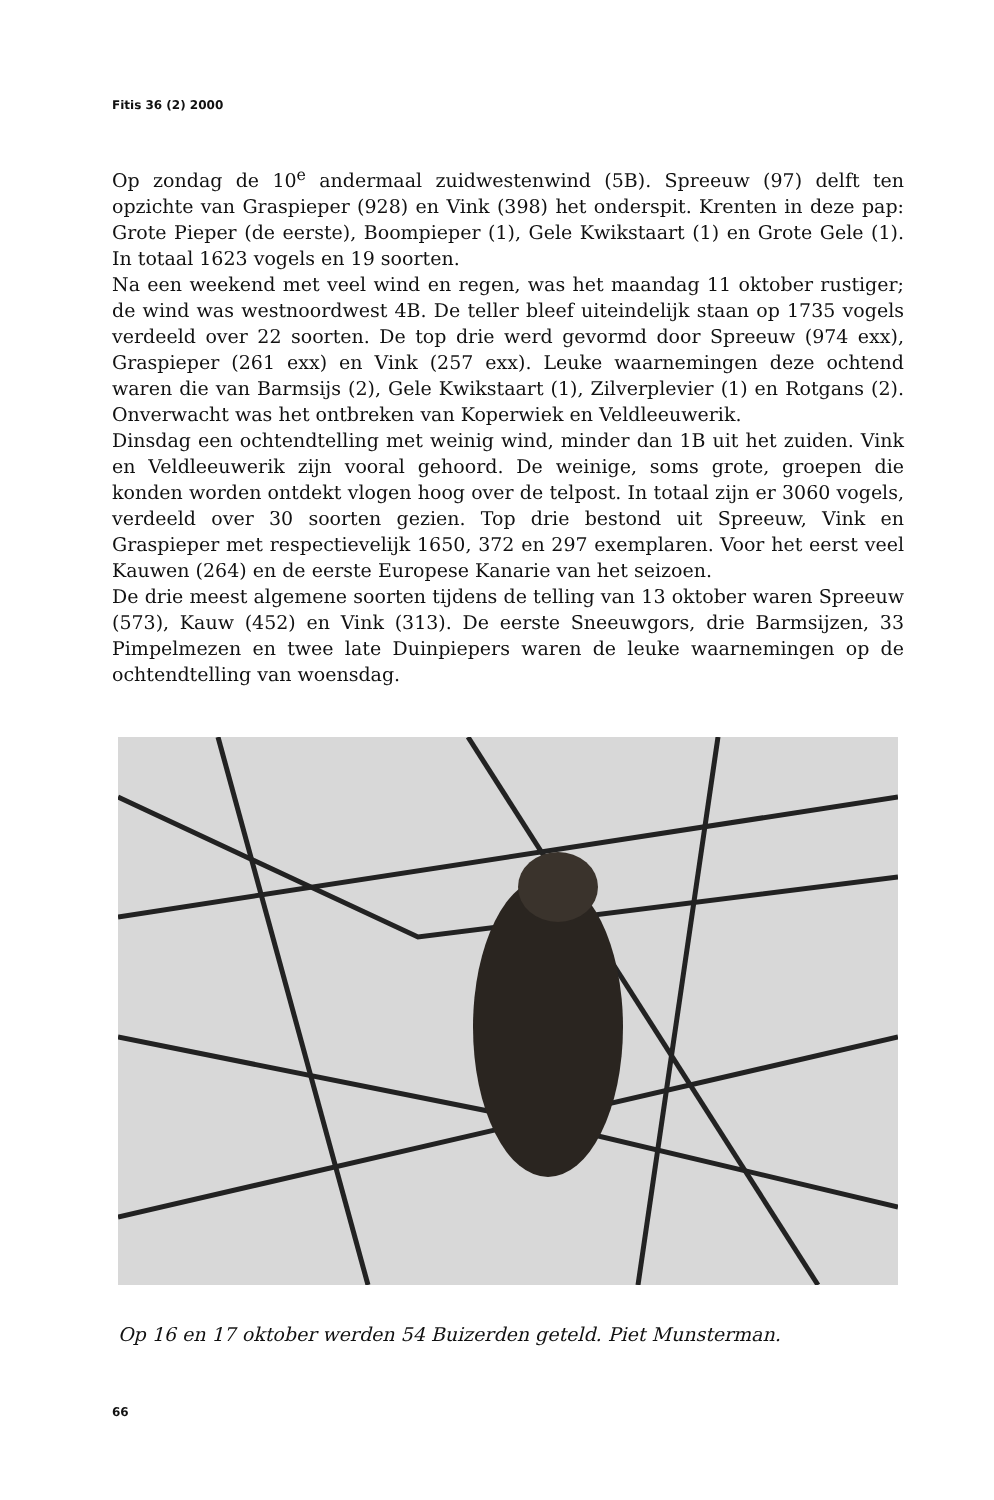Fitis 36 (2) 2000
Op zondag de 10<sup>e</sup> andermaal zuidwestenwind (5B). Spreeuw (97) delft ten opzichte van Graspieper (928) en Vink (398) het onderspit. Krenten in deze pap: Grote Pieper (de eerste), Boompieper (1), Gele Kwikstaart (1) en Grote Gele (1). In totaal 1623 vogels en 19 soorten.
Na een weekend met veel wind en regen, was het maandag 11 oktober rustiger; de wind was westnoordwest 4B. De teller bleef uiteindelijk staan op 1735 vogels verdeeld over 22 soorten. De top drie werd gevormd door Spreeuw (974 exx), Graspieper (261 exx) en Vink (257 exx). Leuke waarnemingen deze ochtend waren die van Barmsijs (2), Gele Kwikstaart (1), Zilverplevier (1) en Rotgans (2). Onverwacht was het ontbreken van Koperwiek en Veldleeuwerik.
Dinsdag een ochtendtelling met weinig wind, minder dan 1B uit het zuiden. Vink en Veldleeuwerik zijn vooral gehoord. De weinige, soms grote, groepen die konden worden ontdekt vlogen hoog over de telpost. In totaal zijn er 3060 vogels, verdeeld over 30 soorten gezien. Top drie bestond uit Spreeuw, Vink en Graspieper met respectievelijk 1650, 372 en 297 exemplaren. Voor het eerst veel Kauwen (264) en de eerste Europese Kanarie van het seizoen.
De drie meest algemene soorten tijdens de telling van 13 oktober waren Spreeuw (573), Kauw (452) en Vink (313). De eerste Sneeuwgors, drie Barmsijzen, 33 Pimpelmezen en twee late Duinpiepers waren de leuke waarnemingen op de ochtendtelling van woensdag.
Op 16 en 17 oktober werden 54 Buizerden geteld. Piet Munsterman.
66